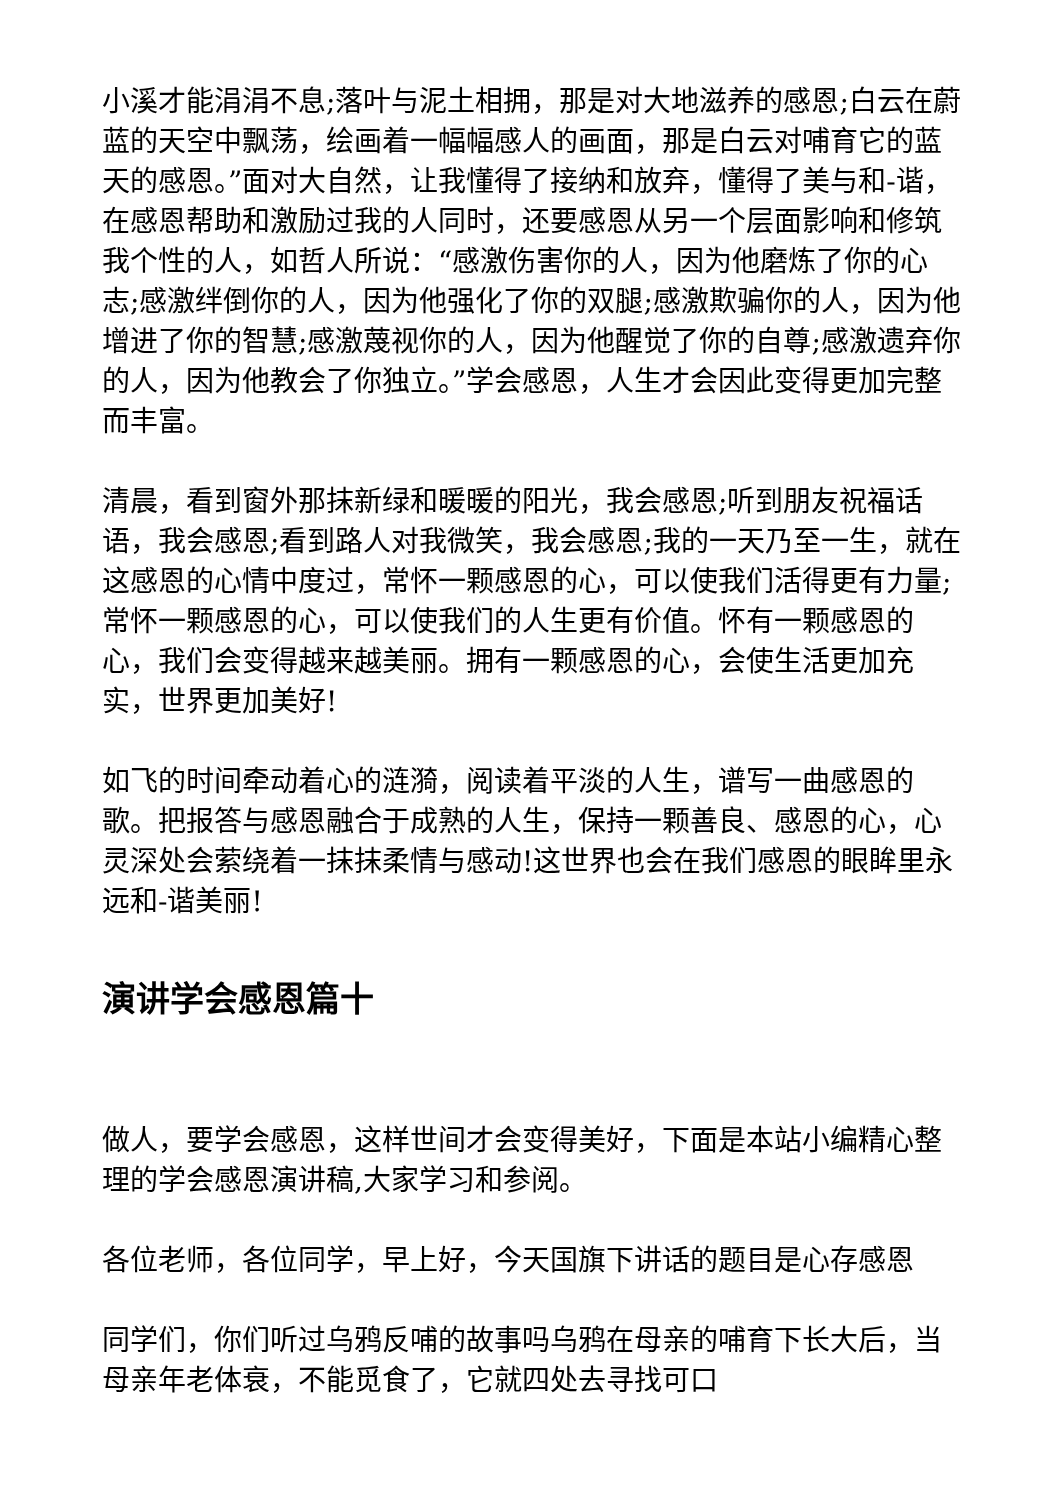小溪才能涓涓不息;落叶与泥土相拥，那是对大地滋养的感恩;白云在蔚蓝的天空中飘荡，绘画着一幅幅感人的画面，那是白云对哺育它的蓝天的感恩。”面对大自然，让我懂得了接纳和放弃，懂得了美与和-谐，在感恩帮助和激励过我的人同时，还要感恩从另一个层面影响和修筑我个性的人，如哲人所说：“感激伤害你的人，因为他磨炼了你的心志;感激绊倒你的人，因为他强化了你的双腿;感激欺骗你的人，因为他增进了你的智慧;感激蔑视你的人，因为他醒觉了你的自尊;感激遗弃你的人，因为他教会了你独立。”学会感恩，人生才会因此变得更加完整而丰富。
清晨，看到窗外那抹新绿和暖暖的阳光，我会感恩;听到朋友祝福话语，我会感恩;看到路人对我微笑，我会感恩;我的一天乃至一生，就在这感恩的心情中度过，常怀一颗感恩的心，可以使我们活得更有力量;常怀一颗感恩的心，可以使我们的人生更有价值。怀有一颗感恩的心，我们会变得越来越美丽。拥有一颗感恩的心，会使生活更加充实，世界更加美好!
如飞的时间牵动着心的涟漪，阅读着平淡的人生，谱写一曲感恩的歌。把报答与感恩融合于成熟的人生，保持一颗善良、感恩的心，心灵深处会萦绕着一抹抹柔情与感动!这世界也会在我们感恩的眼眸里永远和-谐美丽!
演讲学会感恩篇十
做人，要学会感恩，这样世间才会变得美好，下面是本站小编精心整理的学会感恩演讲稿,大家学习和参阅。
各位老师，各位同学，早上好，今天国旗下讲话的题目是心存感恩
同学们，你们听过乌鸦反哺的故事吗乌鸦在母亲的哺育下长大后，当母亲年老体衰，不能觅食了，它就四处去寻找可口